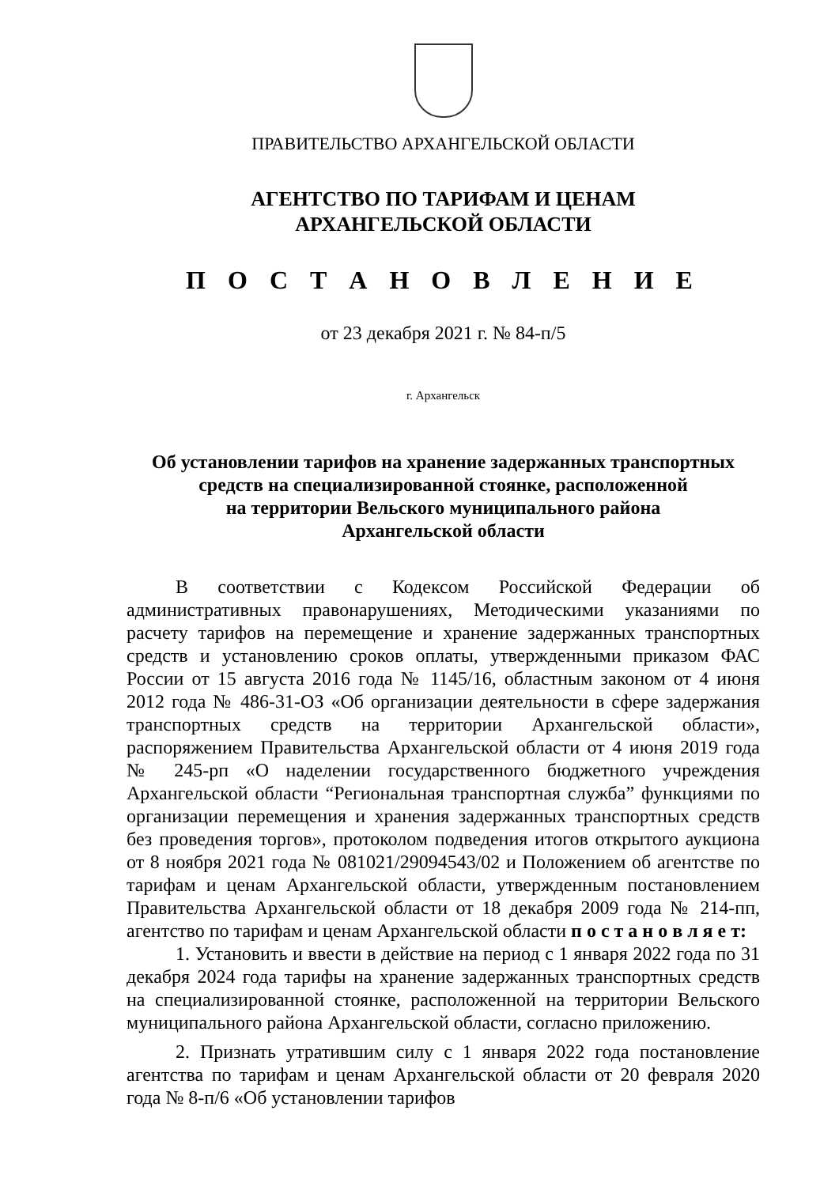ПРАВИТЕЛЬСТВО АРХАНГЕЛЬСКОЙ ОБЛАСТИ
АГЕНТСТВО ПО ТАРИФАМ И ЦЕНАМ
АРХАНГЕЛЬСКОЙ ОБЛАСТИ
П О С Т А Н О В Л Е Н И Е
от 23 декабря 2021 г. № 84-п/5
г. Архангельск
Об установлении тарифов на хранение задержанных транспортных
средств на специализированной стоянке, расположенной
на территории Вельского муниципального района
Архангельской области
В соответствии с Кодексом Российской Федерации об административных правонарушениях, Методическими указаниями по расчету тарифов на перемещение и хранение задержанных транспортных средств и установлению сроков оплаты, утвержденными приказом ФАС России от 15 августа 2016 года № 1145/16, областным законом от 4 июня 2012 года № 486-31-ОЗ «Об организации деятельности в сфере задержания транспортных средств на территории Архангельской области», распоряжением Правительства Архангельской области от 4 июня 2019 года № 245-рп «О наделении государственного бюджетного учреждения Архангельской области “Региональная транспортная служба” функциями по организации перемещения и хранения задержанных транспортных средств без проведения торгов», протоколом подведения итогов открытого аукциона от 8 ноября 2021 года № 081021/29094543/02 и Положением об агентстве по тарифам и ценам Архангельской области, утвержденным постановлением Правительства Архангельской области от 18 декабря 2009 года № 214-пп, агентство по тарифам и ценам Архангельской области п о с т а н о в л я е т:
1. Установить и ввести в действие на период с 1 января 2022 года по 31 декабря 2024 года тарифы на хранение задержанных транспортных средств на специализированной стоянке, расположенной на территории Вельского муниципального района Архангельской области, согласно приложению.
2. Признать утратившим силу с 1 января 2022 года постановление агентства по тарифам и ценам Архангельской области от 20 февраля 2020 года № 8-п/6 «Об установлении тарифов